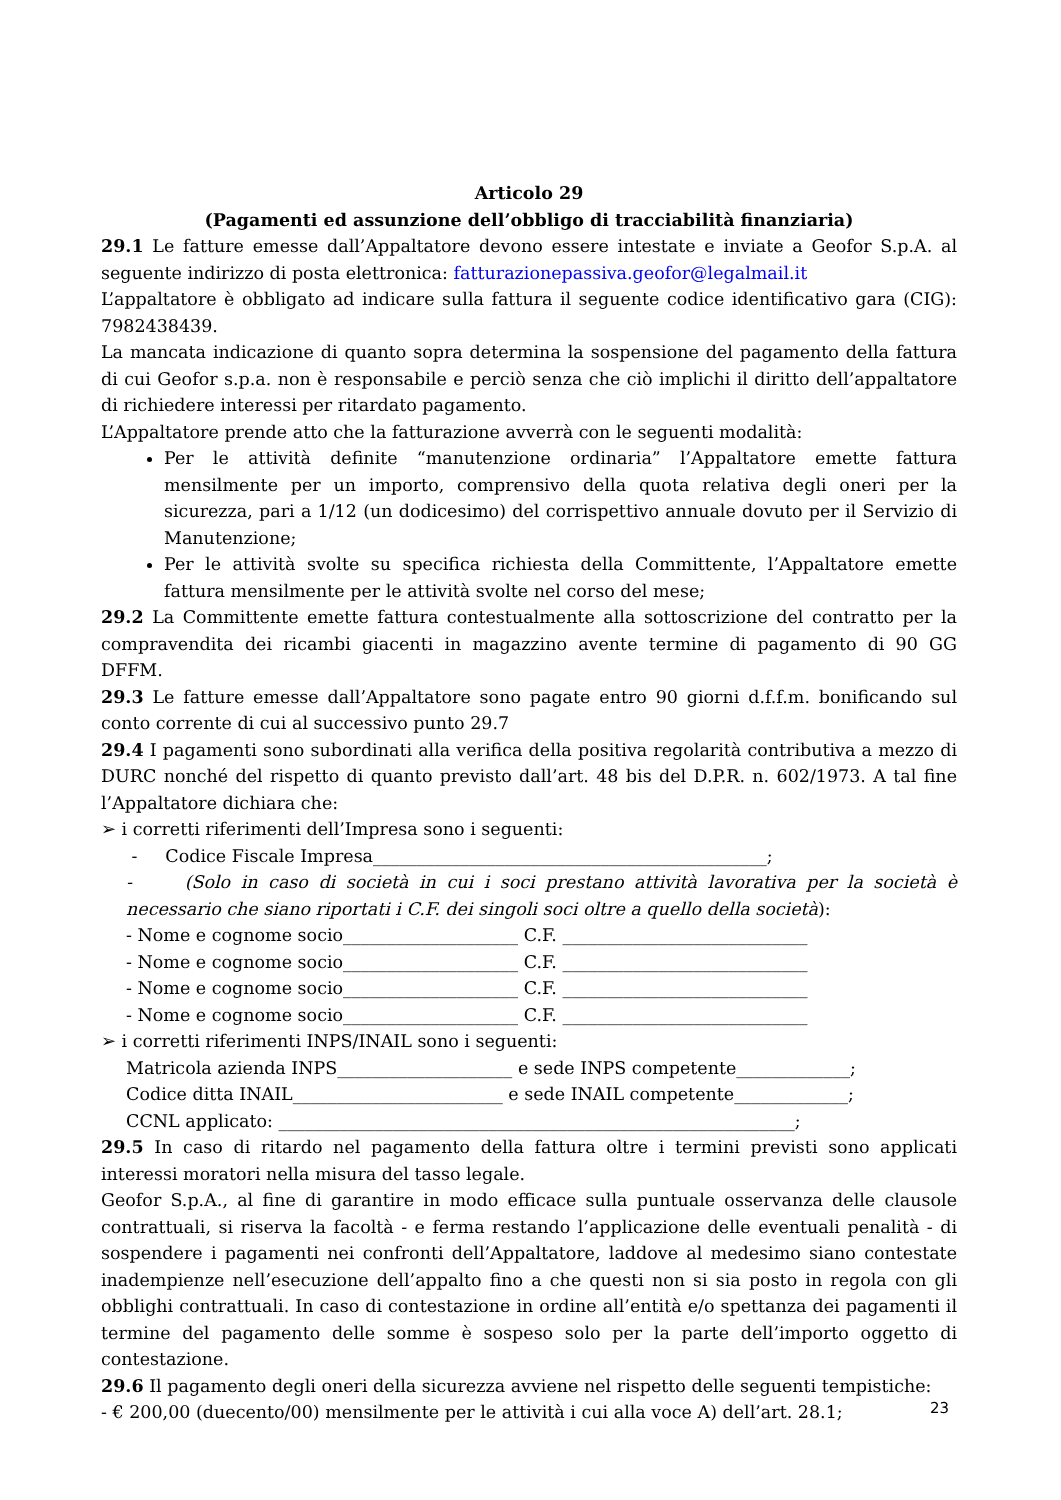Articolo 29
(Pagamenti ed assunzione dell’obbligo di tracciabilità finanziaria)
29.1 Le fatture emesse dall’Appaltatore devono essere intestate e inviate a Geofor S.p.A. al seguente indirizzo di posta elettronica: fatturazionepassiva.geofor@legalmail.it
L’appaltatore è obbligato ad indicare sulla fattura il seguente codice identificativo gara (CIG): 7982438439.
La mancata indicazione di quanto sopra determina la sospensione del pagamento della fattura di cui Geofor s.p.a. non è responsabile e perciò senza che ciò implichi il diritto dell’appaltatore di richiedere interessi per ritardato pagamento.
L’Appaltatore prende atto che la fatturazione avverrà con le seguenti modalità:
Per le attività definite “manutenzione ordinaria” l’Appaltatore emette fattura mensilmente per un importo, comprensivo della quota relativa degli oneri per la sicurezza, pari a 1/12 (un dodicesimo) del corrispettivo annuale dovuto per il Servizio di Manutenzione;
Per le attività svolte su specifica richiesta della Committente, l’Appaltatore emette fattura mensilmente per le attività svolte nel corso del mese;
29.2 La Committente emette fattura contestualmente alla sottoscrizione del contratto per la compravendita dei ricambi giacenti in magazzino avente termine di pagamento di 90 GG DFFM.
29.3 Le fatture emesse dall’Appaltatore sono pagate entro 90 giorni d.f.f.m. bonificando sul conto corrente di cui al successivo punto 29.7
29.4 I pagamenti sono subordinati alla verifica della positiva regolarità contributiva a mezzo di DURC nonché del rispetto di quanto previsto dall’art. 48 bis del D.P.R. n. 602/1973. A tal fine l’Appaltatore dichiara che:
➢ i corretti riferimenti dell’Impresa sono i seguenti:
- Codice Fiscale Impresa_____________________________________________;
- (Solo in caso di società in cui i soci prestano attività lavorativa per la società è necessario che siano riportati i C.F. dei singoli soci oltre a quello della società):
- Nome e cognome socio____________________ C.F. ____________________________
- Nome e cognome socio____________________ C.F. ____________________________
- Nome e cognome socio____________________ C.F. ____________________________
- Nome e cognome socio____________________ C.F. ____________________________
➢ i corretti riferimenti INPS/INAIL sono i seguenti:
Matricola azienda INPS____________________ e sede INPS competente_____________;
Codice ditta INAIL________________________ e sede INAIL competente_____________;
CCNL applicato: ___________________________________________________________;
29.5 In caso di ritardo nel pagamento della fattura oltre i termini previsti sono applicati interessi moratori nella misura del tasso legale.
Geofor S.p.A., al fine di garantire in modo efficace sulla puntuale osservanza delle clausole contrattuali, si riserva la facoltà - e ferma restando l’applicazione delle eventuali penalità - di sospendere i pagamenti nei confronti dell’Appaltatore, laddove al medesimo siano contestate inadempienze nell’esecuzione dell’appalto fino a che questi non si sia posto in regola con gli obblighi contrattuali. In caso di contestazione in ordine all’entità e/o spettanza dei pagamenti il termine del pagamento delle somme è sospeso solo per la parte dell’importo oggetto di contestazione.
29.6 Il pagamento degli oneri della sicurezza avviene nel rispetto delle seguenti tempistiche:
- € 200,00 (duecento/00) mensilmente per le attività i cui alla voce A) dell’art. 28.1;
23